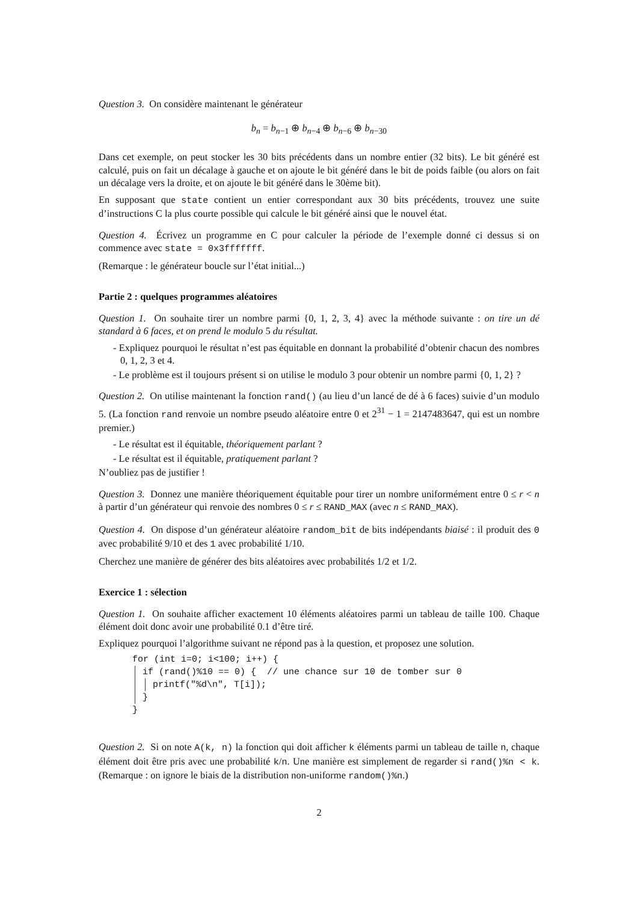Question 3. On considère maintenant le générateur
b<sub>n</sub> = b<sub>n−1</sub> ⊕ b<sub>n−4</sub> ⊕ b<sub>n−6</sub> ⊕ b<sub>n−30</sub>
Dans cet exemple, on peut stocker les 30 bits précédents dans un nombre entier (32 bits). Le bit généré est calculé, puis on fait un décalage à gauche et on ajoute le bit généré dans le bit de poids faible (ou alors on fait un décalage vers la droite, et on ajoute le bit généré dans le 30ème bit).
En supposant que state contient un entier correspondant aux 30 bits précédents, trouvez une suite d’instructions C la plus courte possible qui calcule le bit généré ainsi que le nouvel état.
Question 4. Écrivez un programme en C pour calculer la période de l’exemple donné ci dessus si on commence avec state = 0x3fffffff.
(Remarque : le générateur boucle sur l’état initial...)
Partie 2 : quelques programmes aléatoires
Question 1. On souhaite tirer un nombre parmi {0, 1, 2, 3, 4} avec la méthode suivante : on tire un dé standard à 6 faces, et on prend le modulo 5 du résultat.
- Expliquez pourquoi le résultat n’est pas équitable en donnant la probabilité d’obtenir chacun des nombres 0, 1, 2, 3 et 4.
- Le problème est il toujours présent si on utilise le modulo 3 pour obtenir un nombre parmi {0, 1, 2} ?
Question 2. On utilise maintenant la fonction rand() (au lieu d’un lancé de dé à 6 faces) suivie d’un modulo 5. (La fonction rand renvoie un nombre pseudo aléatoire entre 0 et 2<sup>31</sup> − 1 = 2147483647, qui est un nombre premier.)
- Le résultat est il équitable, théoriquement parlant ?
- Le résultat est il équitable, pratiquement parlant ?
N’oubliez pas de justifier !
Question 3. Donnez une manière théoriquement équitable pour tirer un nombre uniformément entre 0 ≤ r < n à partir d’un générateur qui renvoie des nombres 0 ≤ r ≤ RAND_MAX (avec n ≤ RAND_MAX).
Question 4. On dispose d’un générateur aléatoire random_bit de bits indépendants biaisé : il produit des 0 avec probabilité 9/10 et des 1 avec probabilité 1/10.
Cherchez une manière de générer des bits aléatoires avec probabilités 1/2 et 1/2.
Exercice 1 : sélection
Question 1. On souhaite afficher exactement 10 éléments aléatoires parmi un tableau de taille 100. Chaque élément doit donc avoir une probabilité 0.1 d’être tiré.
Expliquez pourquoi l’algorithme suivant ne répond pas à la question, et proposez une solution.
for (int i=0; i<100; i++) {
if (rand()%10 == 0) { // une chance sur 10 de tomber sur 0
printf("%d\n", T[i]);
}
}
Question 2. Si on note A(k, n) la fonction qui doit afficher k éléments parmi un tableau de taille n, chaque élément doit être pris avec une probabilité k/n. Une manière est simplement de regarder si rand()%n < k. (Remarque : on ignore le biais de la distribution non-uniforme random()%n.)
2